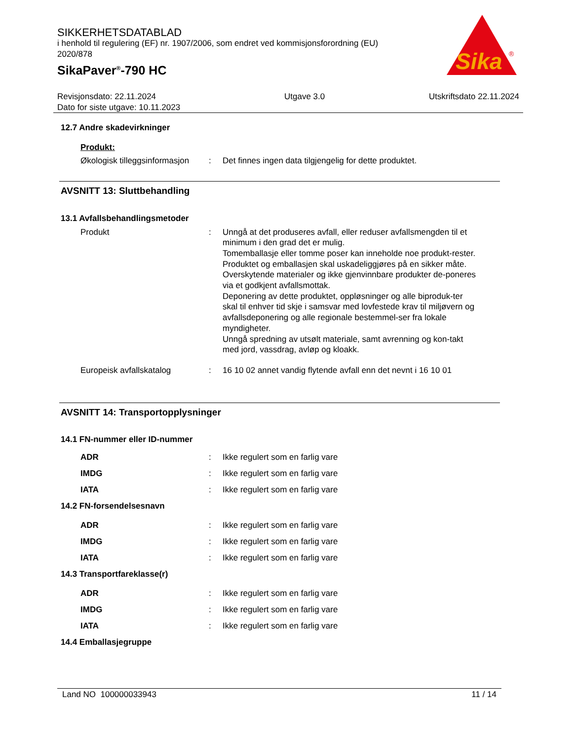SIKKERHETSDATABLAD
i henhold til regulering (EF) nr. 1907/2006, som endret ved kommisjonsforordning (EU) 2020/878
SikaPaver<sup>®</sup>-790 HC
Sika
®
Revisjonsdato: 22.11.2024
Dato for siste utgave: 10.11.2023
Utgave 3.0 Utskriftsdato 22.11.2024
12.7 Andre skadevirkninger
Produkt:
Økologisk tilleggsinformasjon
: Det finnes ingen data tilgjengelig for dette produktet.
AVSNITT 13: Sluttbehandling
13.1 Avfallsbehandlingsmetoder
Produkt : Unngå at det produseres avfall, eller reduser avfallsmengden til et minimum i den grad det er mulig.
Tomemballasje eller tomme poser kan inneholde noe produkt-rester.
Produktet og emballasjen skal uskadeliggjøres på en sikker måte.
Overskytende materialer og ikke gjenvinnbare produkter de-poneres via et godkjent avfallsmottak.
Deponering av dette produktet, oppløsninger og alle biproduk-ter skal til enhver tid skje i samsvar med lovfestede krav til miljøvern og avfallsdeponering og alle regionale bestemmel-ser fra lokale myndigheter.
Unngå spredning av utsølt materiale, samt avrenning og kon-takt med jord, vassdrag, avløp og kloakk.
Europeisk avfallskatalog : 16 10 02 annet vandig flytende avfall enn det nevnt i 16 10 01
AVSNITT 14: Transportopplysninger
14.1 FN-nummer eller ID-nummer
ADR : Ikke regulert som en farlig vare
IMDG : Ikke regulert som en farlig vare
IATA : Ikke regulert som en farlig vare
14.2 FN-forsendelsesnavn
ADR : Ikke regulert som en farlig vare
IMDG : Ikke regulert som en farlig vare
IATA : Ikke regulert som en farlig vare
14.3 Transportfareklasse(r)
ADR : Ikke regulert som en farlig vare
IMDG : Ikke regulert som en farlig vare
IATA : Ikke regulert som en farlig vare
14.4 Emballasjegruppe
Land NO 100000033943 11 / 14